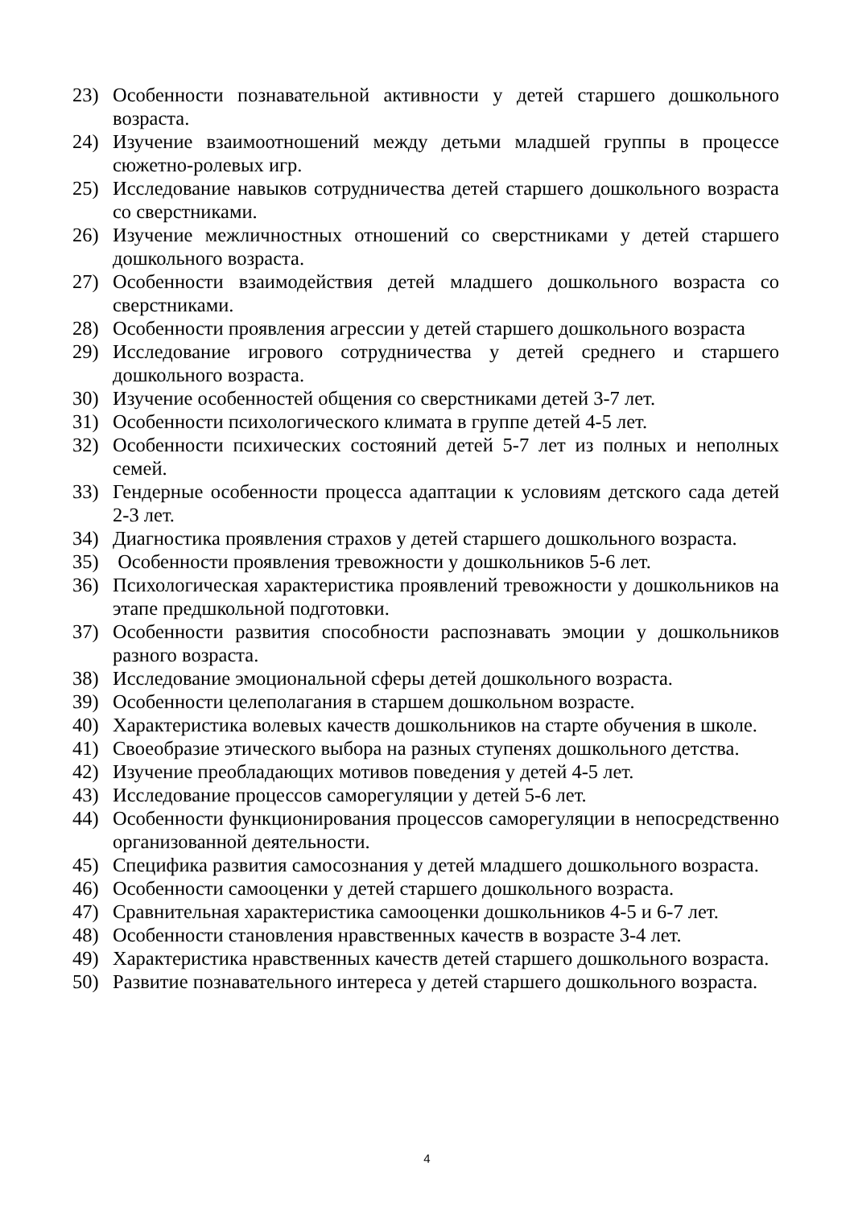23) Особенности познавательной активности у детей старшего дошкольного возраста.
24) Изучение взаимоотношений между детьми младшей группы в процессе сюжетно-ролевых игр.
25) Исследование навыков сотрудничества детей старшего дошкольного возраста со сверстниками.
26) Изучение межличностных отношений со сверстниками у детей старшего дошкольного возраста.
27) Особенности взаимодействия детей младшего дошкольного возраста со сверстниками.
28) Особенности проявления агрессии у детей старшего дошкольного возраста
29) Исследование игрового сотрудничества у детей среднего и старшего дошкольного возраста.
30) Изучение особенностей общения со сверстниками детей 3-7 лет.
31) Особенности психологического климата в группе детей 4-5 лет.
32) Особенности психических состояний детей 5-7 лет из полных и неполных семей.
33) Гендерные особенности процесса адаптации к условиям детского сада детей 2-3 лет.
34) Диагностика проявления страхов у детей старшего дошкольного возраста.
35) Особенности проявления тревожности у дошкольников 5-6 лет.
36) Психологическая характеристика проявлений тревожности у дошкольников на этапе предшкольной подготовки.
37) Особенности развития способности распознавать эмоции у дошкольников разного возраста.
38) Исследование эмоциональной сферы детей дошкольного возраста.
39) Особенности целеполагания в старшем дошкольном возрасте.
40) Характеристика волевых качеств дошкольников на старте обучения в школе.
41) Своеобразие этического выбора на разных ступенях дошкольного детства.
42) Изучение преобладающих мотивов поведения у детей 4-5 лет.
43) Исследование процессов саморегуляции у детей 5-6 лет.
44) Особенности функционирования процессов саморегуляции в непосредственно организованной деятельности.
45) Специфика развития самосознания у детей младшего дошкольного возраста.
46) Особенности самооценки у детей старшего дошкольного возраста.
47) Сравнительная характеристика самооценки дошкольников 4-5 и 6-7 лет.
48) Особенности становления нравственных качеств в возрасте 3-4 лет.
49) Характеристика нравственных качеств детей старшего дошкольного возраста.
50) Развитие познавательного интереса у детей старшего дошкольного возраста.
4